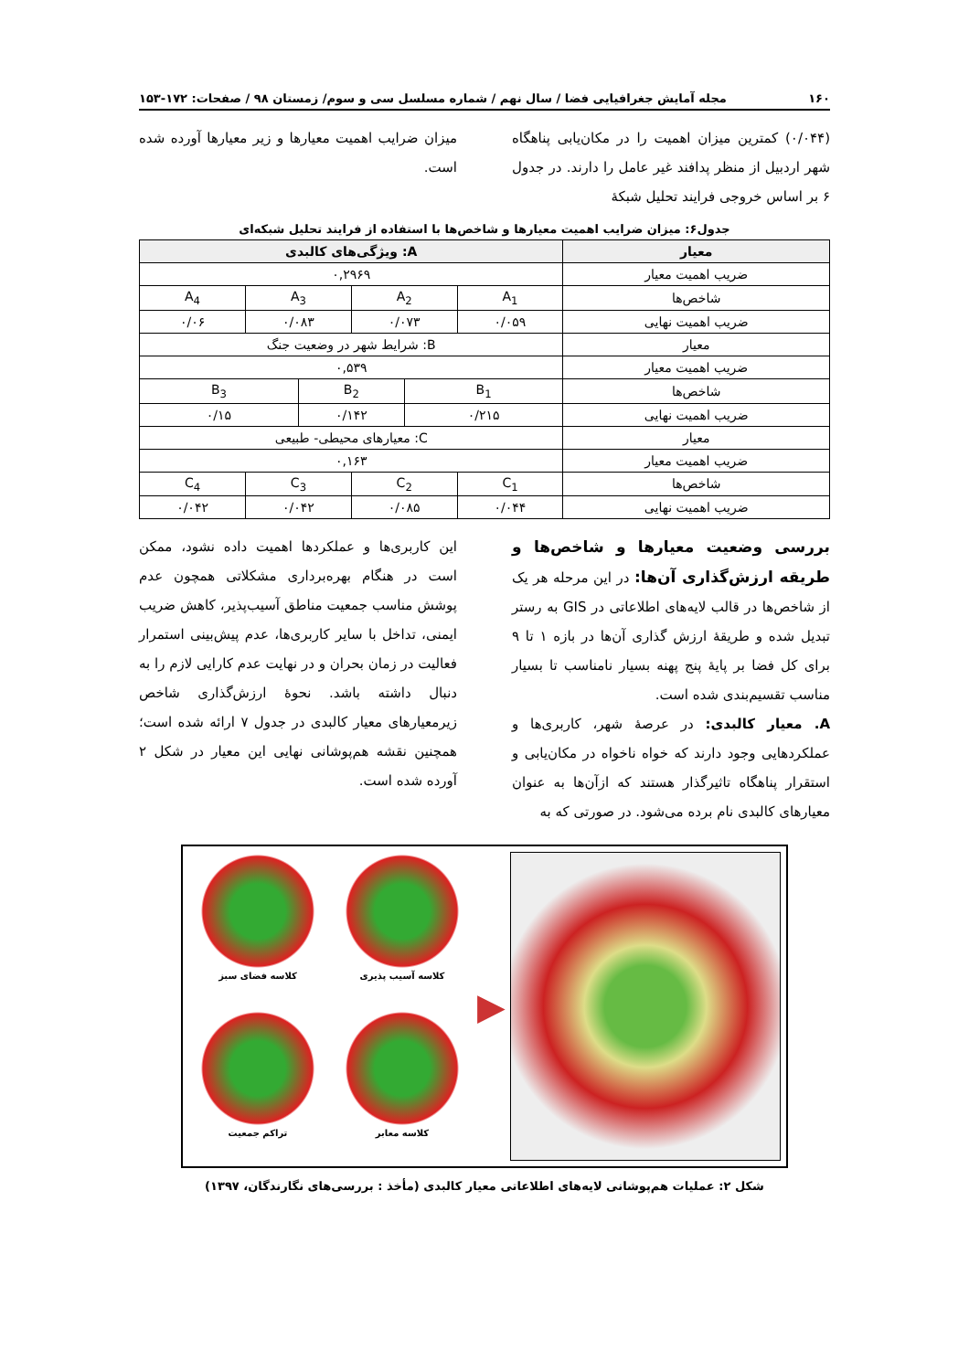۱۶۰ مجله آمایش جغرافیایی فضا / سال نهم / شماره مسلسل سی و سوم/ زمستان ۹۸ / صفحات: ۱۷۲-۱۵۳
(۰/۰۴۴) کمترین میزان اهمیت را در مکان‌یابی پناهگاه شهر اردبیل از منظر پدافند غیر عامل را دارند. در جدول ۶ بر اساس خروجی فرایند تحلیل شبکهٔ
میزان ضرایب اهمیت معیارها و زیر معیارها آورده شده است.
جدول۶: میزان ضرایب اهمیت معیارها و شاخص‌ها با استفاده از فرایند تحلیل شبکه‌ای
| معیار | A: ویژگی‌های کالبدی | | | | | |
| --- | --- | --- | --- | --- | --- | --- |
| ضریب اهمیت معیار | ۰,۲۹۶۹ | | | | | |
| شاخص‌ها | A<sub>1</sub> | A<sub>2</sub> | | A<sub>3</sub> | | A<sub>4</sub> |
| ضریب اهمیت نهایی | ۰/۰۵۹ | ۰/۰۷۳ | | ۰/۰۸۳ | | ۰/۰۶ |
| معیار | B: شرایط شهر در وضعیت جنگ | | | | | |
| ضریب اهمیت معیار | ۰,۵۳۹ | | | | | |
| شاخص‌ها | B<sub>1</sub> | | B<sub>2</sub> | | B<sub>3</sub> | |
| ضریب اهمیت نهایی | ۰/۲۱۵ | | ۰/۱۴۲ | | ۰/۱۵ | |
| معیار | C: معیارهای محیطی- طبیعی | | | | | |
| ضریب اهمیت معیار | ۰,۱۶۳ | | | | | |
| شاخص‌ها | C<sub>1</sub> | C<sub>2</sub> | | C<sub>3</sub> | | C<sub>4</sub> |
| ضریب اهمیت نهایی | ۰/۰۴۴ | ۰/۰۸۵ | | ۰/۰۴۲ | | ۰/۰۴۲ |
بررسی وضعیت معیارها و شاخص‌ها و طریقه ارزش‌گذاری آن‌ها: در این مرحله هر یک از شاخص‌ها در قالب لایه‌های اطلاعاتی در GIS به رستر تبدیل شده و طریقهٔ ارزش گذاری آن‌ها در بازه ۱ تا ۹ برای کل فضا بر پایهٔ پنج پهنه بسیار نامناسب تا بسیار مناسب تقسیم‌بندی شده است.
A. معیار کالبدی: در عرصهٔ شهر، کاربری‌ها و عملکردهایی وجود دارند که خواه ناخواه در مکان‌یابی و استقرار پناهگاه تاثیرگذار هستند که ازآن‌ها به عنوان معیارهای کالبدی نام برده می‌شود. در صورتی که به
این کاربری‌ها و عملکردها اهمیت داده نشود، ممکن است در هنگام بهره‌برداری مشکلاتی همچون عدم پوشش مناسب جمعیت مناطق آسیب‌پذیر، کاهش ضریب ایمنی، تداخل با سایر کاربری‌ها، عدم پیش‌بینی استمرار فعالیت در زمان بحران و در نهایت عدم کارایی لازم را به دنبال داشته باشد. نحوهٔ ارزش‌گذاری شاخص زیرمعیارهای معیار کالبدی در جدول ۷ ارائه شده است؛ همچنین نقشه هم‌پوشانی نهایی این معیار در شکل ۲ آورده شده است.
کلاسه فضای سبز
کلاسه آسیب پذیری
تراکم جمعیت
کلاسه معابر
▶
شکل ۲: عملیات هم‌پوشانی لایه‌های اطلاعاتی معیار کالبدی (مأخذ : بررسی‌های نگارندگان، ۱۳۹۷)